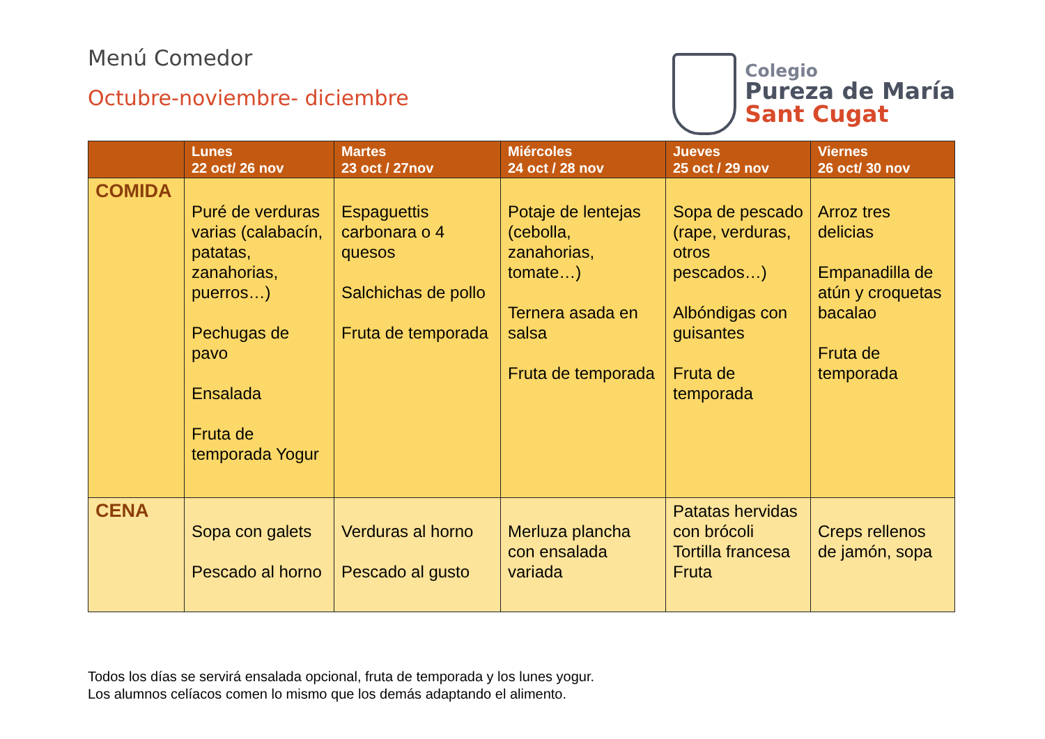Menú Comedor
Octubre-noviembre- diciembre
Colegio
Pureza de María
Sant Cugat
| | Lunes 22 oct/ 26 nov | Martes 23 oct / 27nov | Miércoles 24 oct / 28 nov | Jueves 25 oct / 29 nov | Viernes 26 oct/ 30 nov |
| --- | --- | --- | --- | --- | --- |
| COMIDA | Puré de verduras varias (calabacín, patatas, zanahorias, puerros…) Pechugas de pavo Ensalada Fruta de temporada Yogur | Espaguettis carbonara o 4 quesos Salchichas de pollo Fruta de temporada | Potaje de lentejas (cebolla, zanahorias, tomate…) Ternera asada en salsa Fruta de temporada | Sopa de pescado (rape, verduras, otros pescados…) Albóndigas con guisantes Fruta de temporada | Arroz tres delicias Empanadilla de atún y croquetas bacalao Fruta de temporada |
| CENA | Sopa con galets Pescado al horno | Verduras al horno Pescado al gusto | Merluza plancha con ensalada variada | Patatas hervidas con brócoli Tortilla francesa Fruta | Creps rellenos de jamón, sopa |
Todos los días se servirá ensalada opcional, fruta de temporada y los lunes yogur.
Los alumnos celíacos comen lo mismo que los demás adaptando el alimento.